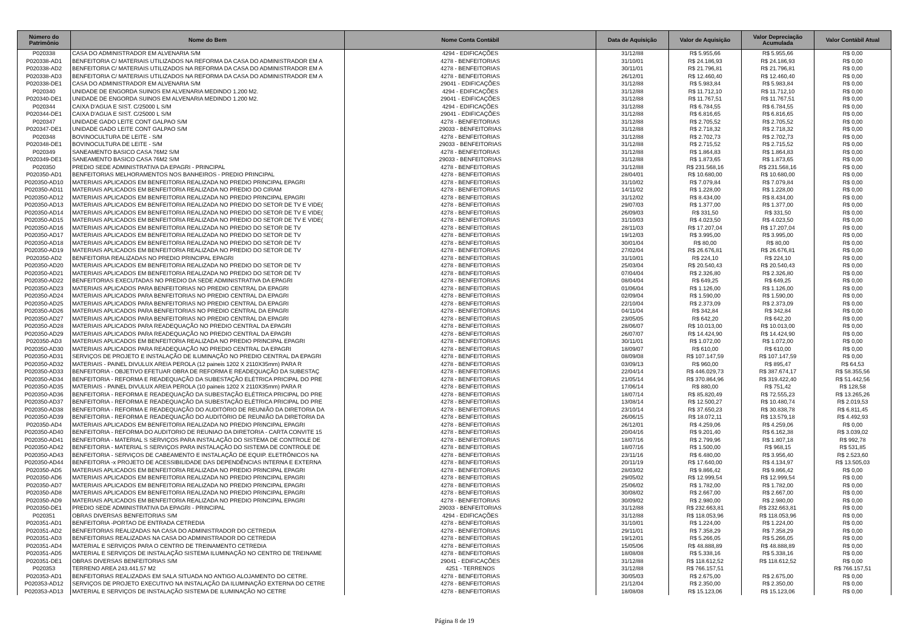| Número do Patrimônio | Nome do Bem | Nome Conta Contábil | Data de Aquisição | Valor de Aquisição | Valor Depreciação Acumulada | Valor Contábil Atual |
| --- | --- | --- | --- | --- | --- | --- |
| P020338 | CASA DO ADMINISTRADOR EM ALVENARIA S/M | 4294 - EDIFICAÇÕES | 31/12/88 | R$ 5.955,66 | R$ 5.955,66 | R$ 0,00 |
| P020338-AD1 | BENFEITORIA C/ MATERIAIS UTILIZADOS NA REFORMA DA CASA DO ADMINISTRADOR EM A | 4278 - BENFEITORIAS | 31/10/01 | R$ 24.186,93 | R$ 24.186,93 | R$ 0,00 |
| P020338-AD2 | BENFEITORIA C/ MATERIAIS UTILIZADOS NA REFORMA DA CASA DO ADMINISTRADOR EM A | 4278 - BENFEITORIAS | 30/11/01 | R$ 21.796,81 | R$ 21.796,81 | R$ 0,00 |
| P020338-AD3 | BENFEITORIA C/ MATERIAIS UTILIZADOS NA REFORMA DA CASA DO ADMINISTRADOR EM A | 4278 - BENFEITORIAS | 26/12/01 | R$ 12.460,40 | R$ 12.460,40 | R$ 0,00 |
| P020338-DE1 | CASA DO ADMINISTRADOR EM ALVENARIA S/M | 29041 - EDIFICAÇÕES | 31/12/88 | R$ 5.983,84 | R$ 5.983,84 | R$ 0,00 |
| P020340 | UNIDADE DE ENGORDA SUINOS EM ALVENARIA MEDINDO 1.200 M2. | 4294 - EDIFICAÇÕES | 31/12/88 | R$ 11.712,10 | R$ 11.712,10 | R$ 0,00 |
| P020340-DE1 | UNIDADE DE ENGORDA SUINOS EM ALVENARIA MEDINDO 1.200 M2. | 29041 - EDIFICAÇÕES | 31/12/88 | R$ 11.767,51 | R$ 11.767,51 | R$ 0,00 |
| P020344 | CAIXA D'AGUA E SIST. C/25000 L S/M | 4294 - EDIFICAÇÕES | 31/12/88 | R$ 6.784,55 | R$ 6.784,55 | R$ 0,00 |
| P020344-DE1 | CAIXA D'AGUA E SIST. C/25000 L S/M | 29041 - EDIFICAÇÕES | 31/12/88 | R$ 6.816,65 | R$ 6.816,65 | R$ 0,00 |
| P020347 | UNIDADE GADO LEITE CONT GALPAO S/M | 4278 - BENFEITORIAS | 31/12/88 | R$ 2.705,52 | R$ 2.705,52 | R$ 0,00 |
| P020347-DE1 | UNIDADE GADO LEITE CONT GALPAO S/M | 29033 - BENFEITORIAS | 31/12/88 | R$ 2.718,32 | R$ 2.718,32 | R$ 0,00 |
| P020348 | BOVINOCULTURA DE LEITE - S/M | 4278 - BENFEITORIAS | 31/12/88 | R$ 2.702,73 | R$ 2.702,73 | R$ 0,00 |
| P020348-DE1 | BOVINOCULTURA DE LEITE - S/M | 29033 - BENFEITORIAS | 31/12/88 | R$ 2.715,52 | R$ 2.715,52 | R$ 0,00 |
| P020349 | SANEAMENTO BASICO CASA 76M2 S/M | 4278 - BENFEITORIAS | 31/12/88 | R$ 1.864,83 | R$ 1.864,83 | R$ 0,00 |
| P020349-DE1 | SANEAMENTO BASICO CASA 76M2 S/M | 29033 - BENFEITORIAS | 31/12/88 | R$ 1.873,65 | R$ 1.873,65 | R$ 0,00 |
| P020350 | PREDIO SEDE ADMINISTRATIVA DA EPAGRI - PRINCIPAL | 4278 - BENFEITORIAS | 31/12/88 | R$ 231.568,16 | R$ 231.568,16 | R$ 0,00 |
| P020350-AD1 | BENFEITORIAS MELHORAMENTOS NOS BANHEIROS - PREDIO PRINCIPAL | 4278 - BENFEITORIAS | 28/04/01 | R$ 10.680,00 | R$ 10.680,00 | R$ 0,00 |
| P020350-AD10 | MATERIAIS APLICADOS EM BENFEITORIA REALIZADA NO PREDIO PRINCIPAL EPAGRI | 4278 - BENFEITORIAS | 31/10/02 | R$ 7.079,84 | R$ 7.079,84 | R$ 0,00 |
| P020350-AD11 | MATERIAIS APLICADOS EM BENFEITORIA REALIZADA NO PREDIO DO CIRAM | 4278 - BENFEITORIAS | 14/11/02 | R$ 1.228,00 | R$ 1.228,00 | R$ 0,00 |
| P020350-AD12 | MATERIAIS APLICADOS EM BENFEITORIA REALIZADA NO PREDIO PRINCIPAL EPAGRI | 4278 - BENFEITORIAS | 31/12/02 | R$ 8.434,00 | R$ 8.434,00 | R$ 0,00 |
| P020350-AD13 | MATERIAIS APLICADOS EM BENFEITORIA REALIZADA NO PREDIO DO SETOR DE TV E VIDE( | 4278 - BENFEITORIAS | 29/07/03 | R$ 1.377,00 | R$ 1.377,00 | R$ 0,00 |
| P020350-AD14 | MATERIAIS APLICADOS EM BENFEITORIA REALIZADA NO PREDIO DO SETOR DE TV E VIDE( | 4278 - BENFEITORIAS | 26/09/03 | R$ 331,50 | R$ 331,50 | R$ 0,00 |
| P020350-AD15 | MATERIAIS APLICADOS EM BENFEITORIA REALIZADA NO PREDIO DO SETOR DE TV E VIDE( | 4278 - BENFEITORIAS | 31/10/03 | R$ 4.023,50 | R$ 4.023,50 | R$ 0,00 |
| P020350-AD16 | MATERIAIS APLICADOS EM BENFEITORIA REALIZADA NO PREDIO DO SETOR DE TV | 4278 - BENFEITORIAS | 28/11/03 | R$ 17.207,04 | R$ 17.207,04 | R$ 0,00 |
| P020350-AD17 | MATERIAIS APLICADOS EM BENFEITORIA REALIZADA NO PREDIO DO SETOR DE TV | 4278 - BENFEITORIAS | 19/12/03 | R$ 3.995,00 | R$ 3.995,00 | R$ 0,00 |
| P020350-AD18 | MATERIAIS APLICADOS EM BENFEITORIA REALIZADA NO PREDIO DO SETOR DE TV | 4278 - BENFEITORIAS | 30/01/04 | R$ 80,00 | R$ 80,00 | R$ 0,00 |
| P020350-AD19 | MATERIAIS APLICADOS EM BENFEITORIA REALIZADA NO PREDIO DO SETOR DE TV | 4278 - BENFEITORIAS | 27/02/04 | R$ 26.676,81 | R$ 26.676,81 | R$ 0,00 |
| P020350-AD2 | BENFEITORIA REALIZADAS NO PREDIO PRINCIPAL EPAGRI | 4278 - BENFEITORIAS | 31/10/01 | R$ 224,10 | R$ 224,10 | R$ 0,00 |
| P020350-AD20 | MATERIAIS APLICADOS EM BENFEITORIA REALIZADA NO PREDIO DO SETOR DE TV | 4278 - BENFEITORIAS | 25/03/04 | R$ 20.540,43 | R$ 20.540,43 | R$ 0,00 |
| P020350-AD21 | MATERIAIS APLICADOS EM BENFEITORIA REALIZADA NO PREDIO DO SETOR DE TV | 4278 - BENFEITORIAS | 07/04/04 | R$ 2.326,80 | R$ 2.326,80 | R$ 0,00 |
| P020350-AD22 | BENFEITORIAS EXECUTADAS NO PREDIO DA SEDE ADMINISTRATIVA DA EPAGRI | 4278 - BENFEITORIAS | 08/04/04 | R$ 649,25 | R$ 649,25 | R$ 0,00 |
| P020350-AD23 | MATERIAIS APLICADOS PARA BENFEITORIAS NO PREDIO CENTRAL DA EPAGRI | 4278 - BENFEITORIAS | 01/06/04 | R$ 1.126,00 | R$ 1.126,00 | R$ 0,00 |
| P020350-AD24 | MATERIAIS APLICADOS PARA BENFEITORIAS NO PREDIO CENTRAL DA EPAGRI | 4278 - BENFEITORIAS | 02/09/04 | R$ 1.590,00 | R$ 1.590,00 | R$ 0,00 |
| P020350-AD25 | MATERIAIS APLICADOS PARA BENFEITORIAS NO PREDIO CENTRAL DA EPAGRI | 4278 - BENFEITORIAS | 22/10/04 | R$ 2.373,09 | R$ 2.373,09 | R$ 0,00 |
| P020350-AD26 | MATERIAIS APLICADOS PARA BENFEITORIAS NO PREDIO CENTRAL DA EPAGRI | 4278 - BENFEITORIAS | 04/11/04 | R$ 342,84 | R$ 342,84 | R$ 0,00 |
| P020350-AD27 | MATERIAIS APLICADOS PARA BENFEITORIAS NO PREDIO CENTRAL DA EPAGRI | 4278 - BENFEITORIAS | 23/05/05 | R$ 642,20 | R$ 642,20 | R$ 0,00 |
| P020350-AD28 | MATERIAIS APLICADOS PARA READEQUAÇÃO NO PREDIO CENTRAL DA EPAGRI | 4278 - BENFEITORIAS | 28/06/07 | R$ 10.013,00 | R$ 10.013,00 | R$ 0,00 |
| P020350-AD29 | MATERIAIS APLICADOS PARA READEQUAÇÃO NO PREDIO CENTRAL DA EPAGRI | 4278 - BENFEITORIAS | 26/07/07 | R$ 14.424,90 | R$ 14.424,90 | R$ 0,00 |
| P020350-AD3 | MATERIAIS APLICADOS EM BENFEITORIA REALIZADA NO PREDIO PRINCIPAL EPAGRI | 4278 - BENFEITORIAS | 30/11/01 | R$ 1.072,00 | R$ 1.072,00 | R$ 0,00 |
| P020350-AD30 | MATERIAIS APLICADOS PARA READEQUAÇÃO NO PREDIO CENTRAL DA EPAGRI | 4278 - BENFEITORIAS | 18/09/07 | R$ 610,00 | R$ 610,00 | R$ 0,00 |
| P020350-AD31 | SERVIÇOS DE PROJETO E INSTALAÇÃO DE ILUMINAÇÃO NO PREDIO CENTRAL DA EPAGRI | 4278 - BENFEITORIAS | 08/09/08 | R$ 107.147,59 | R$ 107.147,59 | R$ 0,00 |
| P020350-AD32 | MATERIAIS - PAINEL DIVULUX AREIA PEROLA (12 paineis 1202 X 2110X35mm) PARA R | 4278 - BENFEITORIAS | 03/09/13 | R$ 960,00 | R$ 895,47 | R$ 64,53 |
| P020350-AD33 | BENFEITORIA - OBJETIVO EFETUAR OBRA DE REFORMA E READEQUAÇÃO DA SUBESTAÇ | 4278 - BENFEITORIAS | 22/04/14 | R$ 446.029,73 | R$ 387.674,17 | R$ 58.355,56 |
| P020350-AD34 | BENFEITORIA - REFORMA E READEQUAÇÃO DA SUBESTAÇÃO ELÉTRICA PRICIPAL DO PRE | 4278 - BENFEITORIAS | 21/05/14 | R$ 370.864,96 | R$ 319.422,40 | R$ 51.442,56 |
| P020350-AD35 | MATERIAIS - PAINEL DIVULUX AREIA PEROLA (10 paineis 1202 X 2110X35mm) PARA R | 4278 - BENFEITORIAS | 17/06/14 | R$ 880,00 | R$ 751,42 | R$ 128,58 |
| P020350-AD36 | BENFEITORIA - REFORMA E READEQUAÇÃO DA SUBESTAÇÃO ELÉTRICA PRICIPAL DO PRE | 4278 - BENFEITORIAS | 18/07/14 | R$ 85.820,49 | R$ 72.555,23 | R$ 13.265,26 |
| P020350-AD37 | BENFEITORIA - REFORMA E READEQUAÇÃO DA SUBESTAÇÃO ELÉTRICA PRICIPAL DO PRE | 4278 - BENFEITORIAS | 13/08/14 | R$ 12.500,27 | R$ 10.480,74 | R$ 2.019,53 |
| P020350-AD38 | BENFEITORIA - REFORMA E READEQUAÇÃO DO AUDITÓRIO DE REUNIÃO DA DIRETORIA DA | 4278 - BENFEITORIAS | 23/10/14 | R$ 37.650,23 | R$ 30.838,78 | R$ 6.811,45 |
| P020350-AD39 | BENFEITORIA - REFORMA E READEQUAÇÃO DO AUDITÓRIO DE REUNIÃO DA DIRETORIA DA | 4278 - BENFEITORIAS | 26/06/15 | R$ 18.072,11 | R$ 13.579,18 | R$ 4.492,93 |
| P020350-AD4 | MATERIAIS APLICADOS EM BENFEITORIA REALIZADA NO PREDIO PRINCIPAL EPAGRI | 4278 - BENFEITORIAS | 26/12/01 | R$ 4.259,06 | R$ 4.259,06 | R$ 0,00 |
| P020350-AD40 | BENFEITORIA - REFORMA DO AUDITORIO DE REUNIAO DA DIRETORIA - CARTA CONVITE 15 | 4278 - BENFEITORIAS | 20/04/16 | R$ 9.201,40 | R$ 6.162,38 | R$ 3.039,02 |
| P020350-AD41 | BENFEITORIA - MATERIAL S SERVIÇOS PARA INSTALAÇÃO DO SISTEMA DE CONTROLE DE | 4278 - BENFEITORIAS | 18/07/16 | R$ 2.799,96 | R$ 1.807,18 | R$ 992,78 |
| P020350-AD42 | BENFEITORIA - MATERIAL S SERVIÇOS PARA INSTALAÇÃO DO SISTEMA DE CONTROLE DE | 4278 - BENFEITORIAS | 18/07/16 | R$ 1.500,00 | R$ 968,15 | R$ 531,85 |
| P020350-AD43 | BENFEITORIA - SERVIÇOS DE CABEAMENTO E INSTALAÇÃO DE EQUIP. ELETRÔNICOS NA | 4278 - BENFEITORIAS | 23/11/16 | R$ 6.480,00 | R$ 3.956,40 | R$ 2.523,60 |
| P020350-AD44 | BENFEITORIA -x PROJETO DE ACESSIBILIDADE DAS DEPENDÊNCIAS INTERNA E EXTERNA | 4278 - BENFEITORIAS | 20/11/19 | R$ 17.640,00 | R$ 4.134,97 | R$ 13.505,03 |
| P020350-AD5 | MATERIAIS APLICADOS EM BENFEITORIA REALIZADA NO PREDIO PRINCIPAL EPAGRI | 4278 - BENFEITORIAS | 28/03/02 | R$ 9.866,42 | R$ 9.866,42 | R$ 0,00 |
| P020350-AD6 | MATERIAIS APLICADOS EM BENFEITORIA REALIZADA NO PREDIO PRINCIPAL EPAGRI | 4278 - BENFEITORIAS | 29/05/02 | R$ 12.999,54 | R$ 12.999,54 | R$ 0,00 |
| P020350-AD7 | MATERIAIS APLICADOS EM BENFEITORIA REALIZADA NO PREDIO PRINCIPAL EPAGRI | 4278 - BENFEITORIAS | 25/06/02 | R$ 1.782,00 | R$ 1.782,00 | R$ 0,00 |
| P020350-AD8 | MATERIAIS APLICADOS EM BENFEITORIA REALIZADA NO PREDIO PRINCIPAL EPAGRI | 4278 - BENFEITORIAS | 30/08/02 | R$ 2.667,00 | R$ 2.667,00 | R$ 0,00 |
| P020350-AD9 | MATERIAIS APLICADOS EM BENFEITORIA REALIZADA NO PREDIO PRINCIPAL EPAGRI | 4278 - BENFEITORIAS | 30/09/02 | R$ 2.980,00 | R$ 2.980,00 | R$ 0,00 |
| P020350-DE1 | PREDIO SEDE ADMINISTRATIVA DA EPAGRI - PRINCIPAL | 29033 - BENFEITORIAS | 31/12/88 | R$ 232.663,81 | R$ 232.663,81 | R$ 0,00 |
| P020351 | OBRAS DIVERSAS BENFEITORIAS S/M | 4294 - EDIFICAÇÕES | 31/12/88 | R$ 118.053,96 | R$ 118.053,96 | R$ 0,00 |
| P020351-AD1 | BENFEITORIA -PORTAO DE ENTRADA CETREDIA | 4278 - BENFEITORIAS | 31/10/01 | R$ 1.224,00 | R$ 1.224,00 | R$ 0,00 |
| P020351-AD2 | BENFEITORIAS REALIZADAS NA CASA DO ADMINISTRADOR DO CETREDIA | 4278 - BENFEITORIAS | 29/11/01 | R$ 7.358,29 | R$ 7.358,29 | R$ 0,00 |
| P020351-AD3 | BENFEITORIAS REALIZADAS NA CASA DO ADMINISTRADOR DO CETREDIA | 4278 - BENFEITORIAS | 19/12/01 | R$ 5.266,05 | R$ 5.266,05 | R$ 0,00 |
| P020351-AD4 | MATERIAL E SERVIÇOS PARA O CENTRO DE TREINAMENTO CETREDIA | 4278 - BENFEITORIAS | 15/05/06 | R$ 48.888,89 | R$ 48.888,89 | R$ 0,00 |
| P020351-AD5 | MATERIAL E SERVIÇOS DE INSTALAÇÃO SISTEMA ILUMINAÇÃO NO CENTRO DE TREINAME | 4278 - BENFEITORIAS | 18/08/08 | R$ 5.338,16 | R$ 5.338,16 | R$ 0,00 |
| P020351-DE1 | OBRAS DIVERSAS BENFEITORIAS S/M | 29041 - EDIFICAÇÕES | 31/12/88 | R$ 118.612,52 | R$ 118.612,52 | R$ 0,00 |
| P020353 | TERRENO AREA 243.441.57 M2 | 4251 - TERRENOS | 31/12/88 | R$ 766.157,51 | | R$ 766.157,51 |
| P020353-AD1 | BENFEITORIAS REALIZADAS EM SALA SITUADA NO ANTIGO ALOJAMENTO DO CETRE. | 4278 - BENFEITORIAS | 30/05/03 | R$ 2.675,00 | R$ 2.675,00 | R$ 0,00 |
| P020353-AD12 | SERVIÇOS DE PROJETO EXECUTIVO NA INSTALAÇÃO DA ILUMINAÇÃO EXTERNA DO CETRE | 4278 - BENFEITORIAS | 21/12/04 | R$ 2.350,00 | R$ 2.350,00 | R$ 0,00 |
| P020353-AD13 | MATERIAL E SERVIÇOS DE INSTALAÇÃO SISTEMA DE ILUMINAÇÃO NO CETRE | 4278 - BENFEITORIAS | 18/08/08 | R$ 15.123,06 | R$ 15.123,06 | R$ 0,00 |
Página 8 de 19